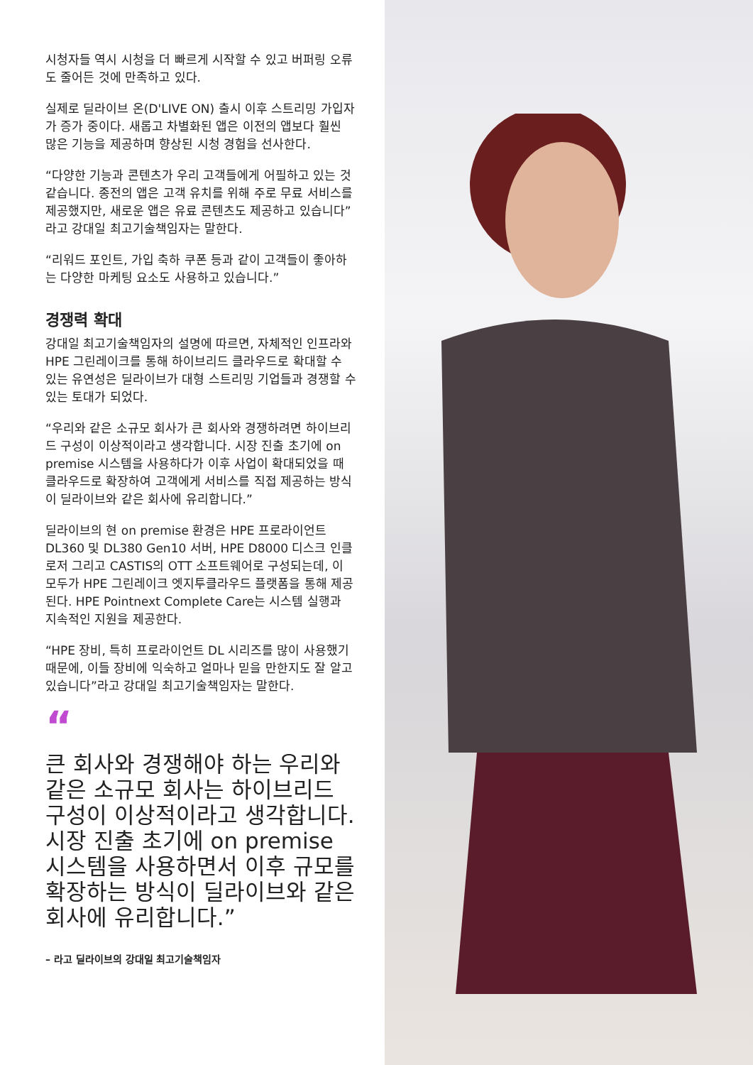시청자들 역시 시청을 더 빠르게 시작할 수 있고 버퍼링 오류도 줄어든 것에 만족하고 있다.
실제로 딜라이브 온(D'LIVE ON) 출시 이후 스트리밍 가입자가 증가 중이다. 새롭고 차별화된 앱은 이전의 앱보다 훨씬 많은 기능을 제공하며 향상된 시청 경험을 선사한다.
“다양한 기능과 콘텐츠가 우리 고객들에게 어필하고 있는 것 같습니다. 종전의 앱은 고객 유치를 위해 주로 무료 서비스를 제공했지만, 새로운 앱은 유료 콘텐츠도 제공하고 있습니다”라고 강대일 최고기술책임자는 말한다.
“리워드 포인트, 가입 축하 쿠폰 등과 같이 고객들이 좋아하는 다양한 마케팅 요소도 사용하고 있습니다.”
경쟁력 확대
강대일 최고기술책임자의 설명에 따르면, 자체적인 인프라와 HPE 그린레이크를 통해 하이브리드 클라우드로 확대할 수 있는 유연성은 딜라이브가 대형 스트리밍 기업들과 경쟁할 수 있는 토대가 되었다.
“우리와 같은 소규모 회사가 큰 회사와 경쟁하려면 하이브리드 구성이 이상적이라고 생각합니다. 시장 진출 초기에 on premise 시스템을 사용하다가 이후 사업이 확대되었을 때 클라우드로 확장하여 고객에게 서비스를 직접 제공하는 방식이 딜라이브와 같은 회사에 유리합니다.”
딜라이브의 현 on premise 환경은 HPE 프로라이언트 DL360 및 DL380 Gen10 서버, HPE D8000 디스크 인클로저 그리고 CASTIS의 OTT 소프트웨어로 구성되는데, 이 모두가 HPE 그린레이크 엣지투클라우드 플랫폼을 통해 제공된다. HPE Pointnext Complete Care는 시스템 실행과 지속적인 지원을 제공한다.
“HPE 장비, 특히 프로라이언트 DL 시리즈를 많이 사용했기 때문에, 이들 장비에 익숙하고 얼마나 믿을 만한지도 잘 알고 있습니다”라고 강대일 최고기술책임자는 말한다.
“
큰 회사와 경쟁해야 하는 우리와 같은 소규모 회사는 하이브리드 구성이 이상적이라고 생각합니다. 시장 진출 초기에 on premise 시스템을 사용하면서 이후 규모를 확장하는 방식이 딜라이브와 같은 회사에 유리합니다.”
– 라고 딜라이브의 강대일 최고기술책임자